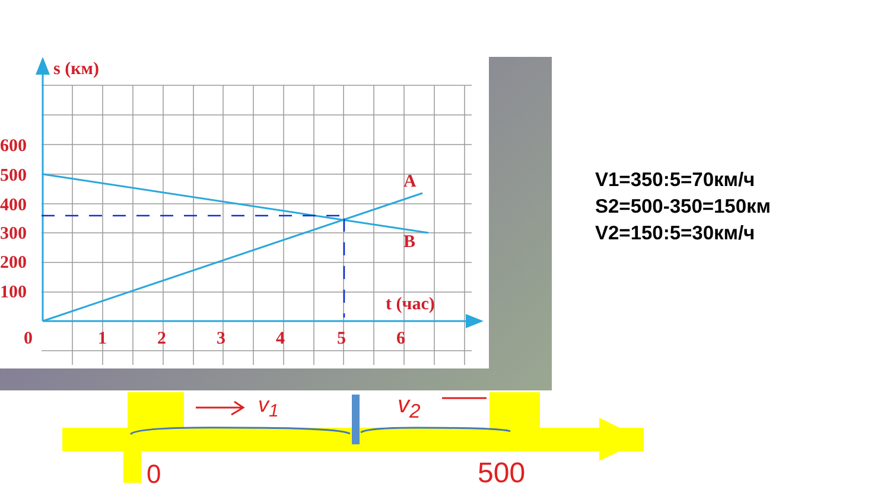s (км)
600
500
400
300
200
100
A
B
t (час)
0 1 2 3 4 5 6
V1=350:5=70км/ч
S2=500-350=150км
V2=150:5=30км/ч
v<sub>1</sub> v<sub>2</sub>
0 500